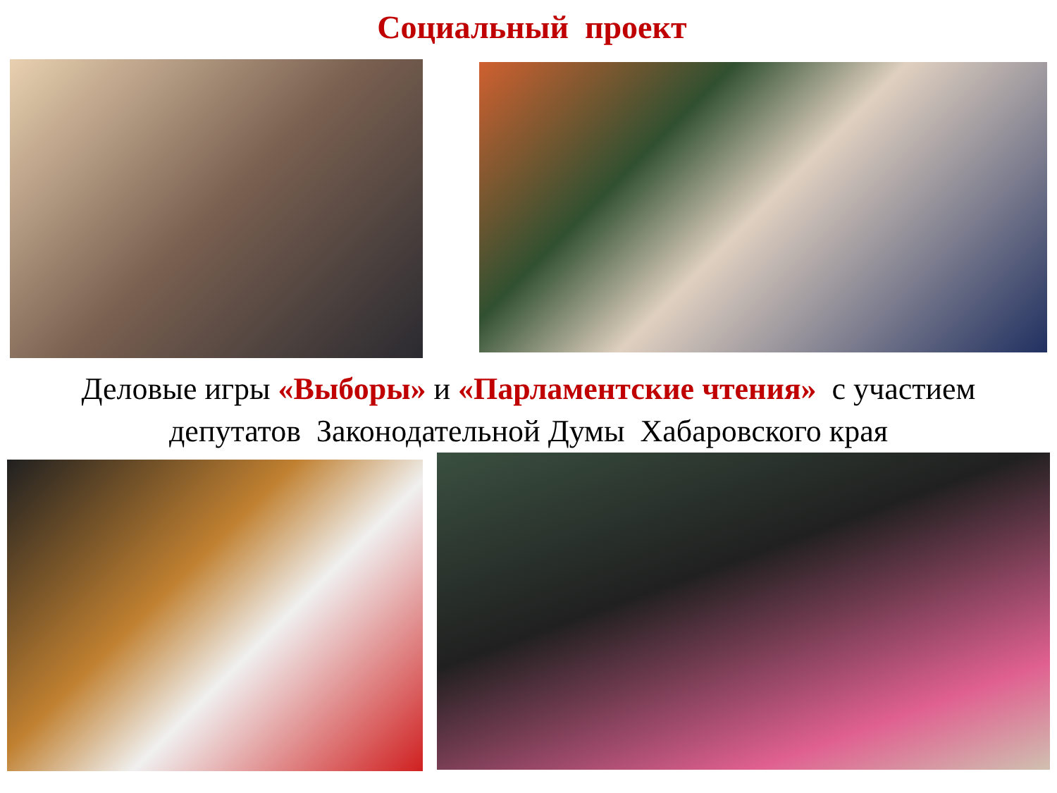Социальный проект
Деловые игры «Выборы» и «Парламентские чтения» с участием
депутатов Законодательной Думы Хабаровского края